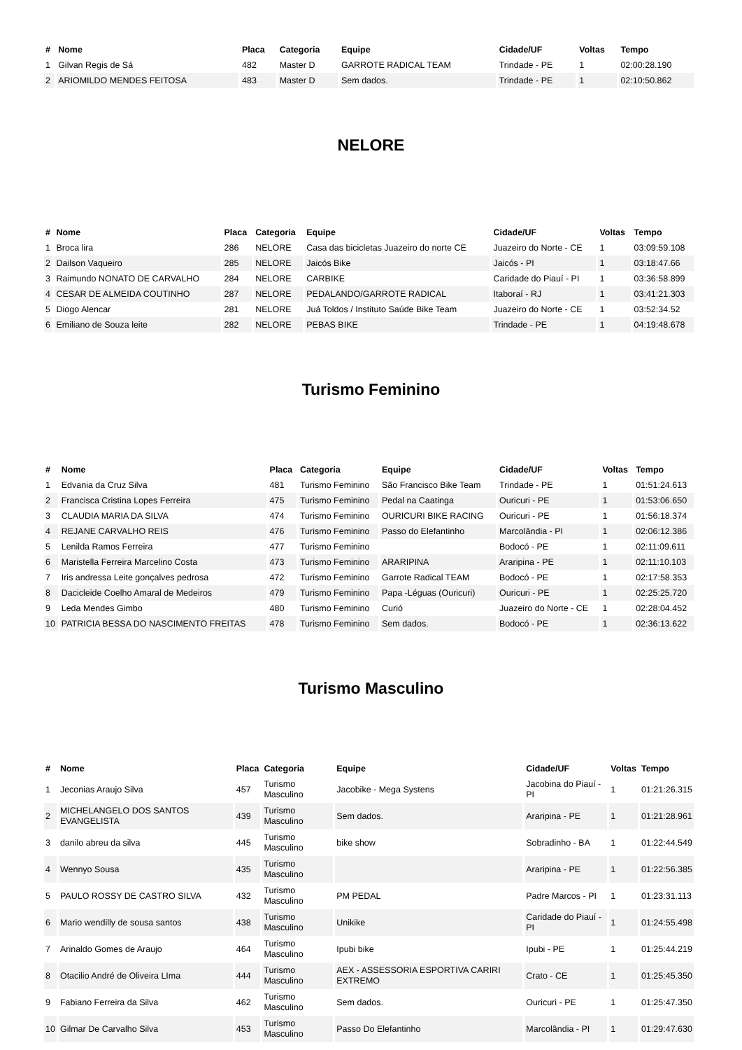| # | Nome | Placa | Categoria | Equipe | Cidade/UF | Voltas | Tempo |
| --- | --- | --- | --- | --- | --- | --- | --- |
| 1 | Gilvan Regis de Sá | 482 | Master D | GARROTE RADICAL TEAM | Trindade - PE | 1 | 02:00:28.190 |
| 2 | ARIOMILDO MENDES FEITOSA | 483 | Master D | Sem dados. | Trindade - PE | 1 | 02:10:50.862 |
NELORE
| # | Nome | Placa | Categoria | Equipe | Cidade/UF | Voltas | Tempo |
| --- | --- | --- | --- | --- | --- | --- | --- |
| 1 | Broca lira | 286 | NELORE | Casa das bicicletas Juazeiro do norte CE | Juazeiro do Norte - CE | 1 | 03:09:59.108 |
| 2 | Dailson Vaqueiro | 285 | NELORE | Jaicós Bike | Jaicós - PI | 1 | 03:18:47.66 |
| 3 | Raimundo NONATO DE CARVALHO | 284 | NELORE | CARBIKE | Caridade do Piauí - PI | 1 | 03:36:58.899 |
| 4 | CESAR DE ALMEIDA COUTINHO | 287 | NELORE | PEDALANDO/GARROTE RADICAL | Itaboraí - RJ | 1 | 03:41:21.303 |
| 5 | Diogo Alencar | 281 | NELORE | Juá Toldos / Instituto Saúde Bike Team | Juazeiro do Norte - CE | 1 | 03:52:34.52 |
| 6 | Emiliano de Souza leite | 282 | NELORE | PEBAS BIKE | Trindade - PE | 1 | 04:19:48.678 |
Turismo Feminino
| # | Nome | Placa | Categoria | Equipe | Cidade/UF | Voltas | Tempo |
| --- | --- | --- | --- | --- | --- | --- | --- |
| 1 | Edvania da Cruz Silva | 481 | Turismo Feminino | São Francisco Bike Team | Trindade - PE | 1 | 01:51:24.613 |
| 2 | Francisca Cristina Lopes Ferreira | 475 | Turismo Feminino | Pedal na Caatinga | Ouricuri - PE | 1 | 01:53:06.650 |
| 3 | CLAUDIA MARIA DA SILVA | 474 | Turismo Feminino | OURICURI BIKE RACING | Ouricuri - PE | 1 | 01:56:18.374 |
| 4 | REJANE CARVALHO REIS | 476 | Turismo Feminino | Passo do Elefantinho | Marcolândia - PI | 1 | 02:06:12.386 |
| 5 | Lenilda Ramos Ferreira | 477 | Turismo Feminino | | Bodocó - PE | 1 | 02:11:09.611 |
| 6 | Maristella Ferreira Marcelino Costa | 473 | Turismo Feminino | ARARIPINA | Araripina - PE | 1 | 02:11:10.103 |
| 7 | Iris andressa Leite gonçalves pedrosa | 472 | Turismo Feminino | Garrote Radical TEAM | Bodocó - PE | 1 | 02:17:58.353 |
| 8 | Dacicleide Coelho Amaral de Medeiros | 479 | Turismo Feminino | Papa -Léguas (Ouricuri) | Ouricuri - PE | 1 | 02:25:25.720 |
| 9 | Leda Mendes Gimbo | 480 | Turismo Feminino | Curió | Juazeiro do Norte - CE | 1 | 02:28:04.452 |
| 10 | PATRICIA BESSA DO NASCIMENTO FREITAS | 478 | Turismo Feminino | Sem dados. | Bodocó - PE | 1 | 02:36:13.622 |
Turismo Masculino
| # | Nome | Placa | Categoria | Equipe | Cidade/UF | Voltas | Tempo |
| --- | --- | --- | --- | --- | --- | --- | --- |
| 1 | Jeconias Araujo Silva | 457 | Turismo Masculino | Jacobike - Mega Systens | Jacobina do Piauí - PI | 1 | 01:21:26.315 |
| 2 | MICHELANGELO DOS SANTOS EVANGELISTA | 439 | Turismo Masculino | Sem dados. | Araripina - PE | 1 | 01:21:28.961 |
| 3 | danilo abreu da silva | 445 | Turismo Masculino | bike show | Sobradinho - BA | 1 | 01:22:44.549 |
| 4 | Wennyo Sousa | 435 | Turismo Masculino | | Araripina - PE | 1 | 01:22:56.385 |
| 5 | PAULO ROSSY DE CASTRO SILVA | 432 | Turismo Masculino | PM PEDAL | Padre Marcos - PI | 1 | 01:23:31.113 |
| 6 | Mario wendilly de sousa santos | 438 | Turismo Masculino | Unikike | Caridade do Piauí - PI | 1 | 01:24:55.498 |
| 7 | Arinaldo Gomes de Araujo | 464 | Turismo Masculino | Ipubi bike | Ipubi - PE | 1 | 01:25:44.219 |
| 8 | Otacilio André de Oliveira LIma | 444 | Turismo Masculino | AEX - ASSESSORIA ESPORTIVA CARIRI EXTREMO | Crato - CE | 1 | 01:25:45.350 |
| 9 | Fabiano Ferreira da Silva | 462 | Turismo Masculino | Sem dados. | Ouricuri - PE | 1 | 01:25:47.350 |
| 10 | Gilmar De Carvalho Silva | 453 | Turismo Masculino | Passo Do Elefantinho | Marcolândia - PI | 1 | 01:29:47.630 |